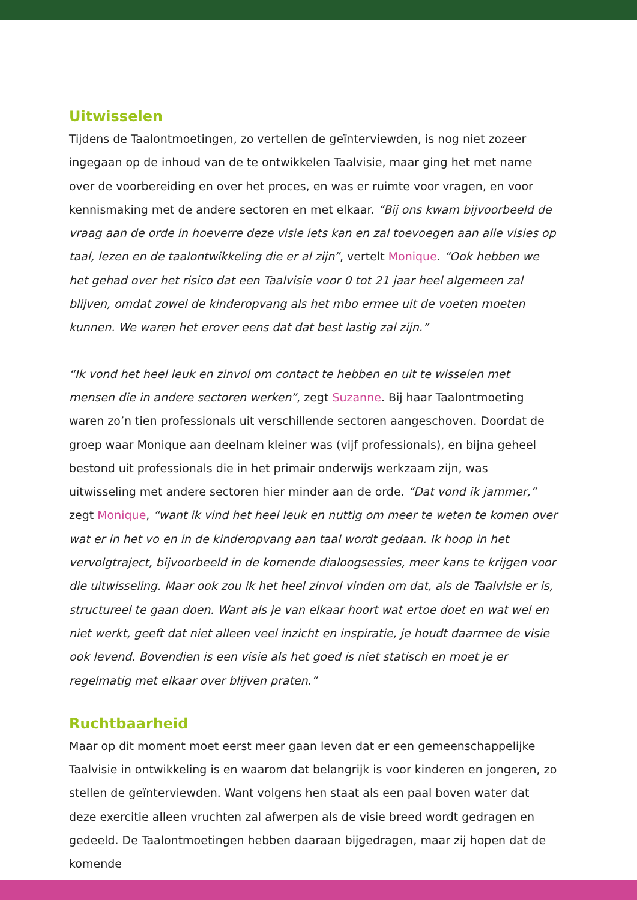Uitwisselen
Tijdens de Taalontmoetingen, zo vertellen de geïnterviewden, is nog niet zozeer ingegaan op de inhoud van de te ontwikkelen Taalvisie, maar ging het met name over de voorbereiding en over het proces, en was er ruimte voor vragen, en voor kennismaking met de andere sectoren en met elkaar. “Bij ons kwam bijvoorbeeld de vraag aan de orde in hoeverre deze visie iets kan en zal toevoegen aan alle visies op taal, lezen en de taalontwikkeling die er al zijn”, vertelt Monique. “Ook hebben we het gehad over het risico dat een Taalvisie voor 0 tot 21 jaar heel algemeen zal blijven, omdat zowel de kinderopvang als het mbo ermee uit de voeten moeten kunnen. We waren het erover eens dat dat best lastig zal zijn.”
“Ik vond het heel leuk en zinvol om contact te hebben en uit te wisselen met mensen die in andere sectoren werken”, zegt Suzanne. Bij haar Taalontmoeting waren zo’n tien professionals uit verschillende sectoren aangeschoven. Doordat de groep waar Monique aan deelnam kleiner was (vijf professionals), en bijna geheel bestond uit professionals die in het primair onderwijs werkzaam zijn, was uitwisseling met andere sectoren hier minder aan de orde. “Dat vond ik jammer,” zegt Monique, “want ik vind het heel leuk en nuttig om meer te weten te komen over wat er in het vo en in de kinderopvang aan taal wordt gedaan. Ik hoop in het vervolgtraject, bijvoorbeeld in de komende dialoogsessies, meer kans te krijgen voor die uitwisseling. Maar ook zou ik het heel zinvol vinden om dat, als de Taalvisie er is, structureel te gaan doen. Want als je van elkaar hoort wat ertoe doet en wat wel en niet werkt, geeft dat niet alleen veel inzicht en inspiratie, je houdt daarmee de visie ook levend. Bovendien is een visie als het goed is niet statisch en moet je er regelmatig met elkaar over blijven praten.”
Ruchtbaarheid
Maar op dit moment moet eerst meer gaan leven dat er een gemeenschappelijke Taalvisie in ontwikkeling is en waarom dat belangrijk is voor kinderen en jongeren, zo stellen de geïnterviewden. Want volgens hen staat als een paal boven water dat deze exercitie alleen vruchten zal afwerpen als de visie breed wordt gedragen en gedeeld. De Taalontmoetingen hebben daaraan bijgedragen, maar zij hopen dat de komende